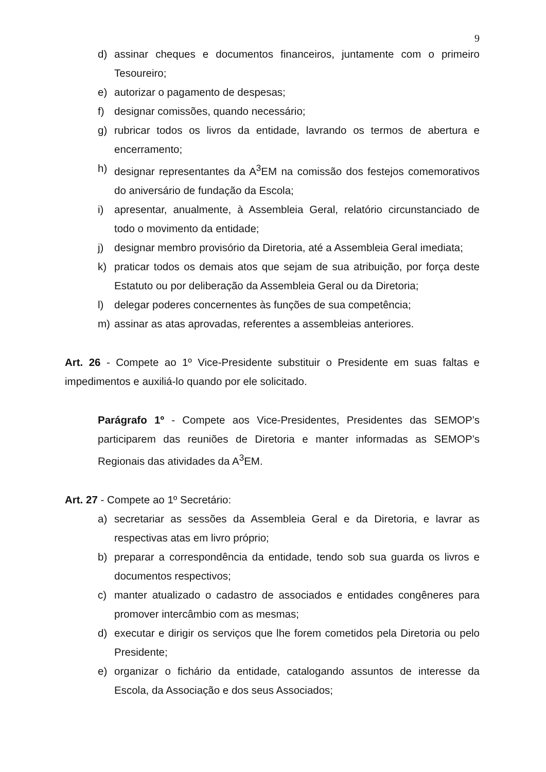9
d) assinar cheques e documentos financeiros, juntamente com o primeiro Tesoureiro;
e) autorizar o pagamento de despesas;
f) designar comissões, quando necessário;
g) rubricar todos os livros da entidade, lavrando os termos de abertura e encerramento;
h) designar representantes da A<sup>3</sup>EM na comissão dos festejos comemorativos do aniversário de fundação da Escola;
i) apresentar, anualmente, à Assembleia Geral, relatório circunstanciado de todo o movimento da entidade;
j) designar membro provisório da Diretoria, até a Assembleia Geral imediata;
k) praticar todos os demais atos que sejam de sua atribuição, por força deste Estatuto ou por deliberação da Assembleia Geral ou da Diretoria;
l) delegar poderes concernentes às funções de sua competência;
m) assinar as atas aprovadas, referentes a assembleias anteriores.
Art. 26 - Compete ao 1º Vice-Presidente substituir o Presidente em suas faltas e impedimentos e auxiliá-lo quando por ele solicitado.
Parágrafo 1º - Compete aos Vice-Presidentes, Presidentes das SEMOP’s participarem das reuniões de Diretoria e manter informadas as SEMOP’s Regionais das atividades da A<sup>3</sup>EM.
Art. 27 - Compete ao 1º Secretário:
a) secretariar as sessões da Assembleia Geral e da Diretoria, e lavrar as respectivas atas em livro próprio;
b) preparar a correspondência da entidade, tendo sob sua guarda os livros e documentos respectivos;
c) manter atualizado o cadastro de associados e entidades congêneres para promover intercâmbio com as mesmas;
d) executar e dirigir os serviços que lhe forem cometidos pela Diretoria ou pelo Presidente;
e) organizar o fichário da entidade, catalogando assuntos de interesse da Escola, da Associação e dos seus Associados;